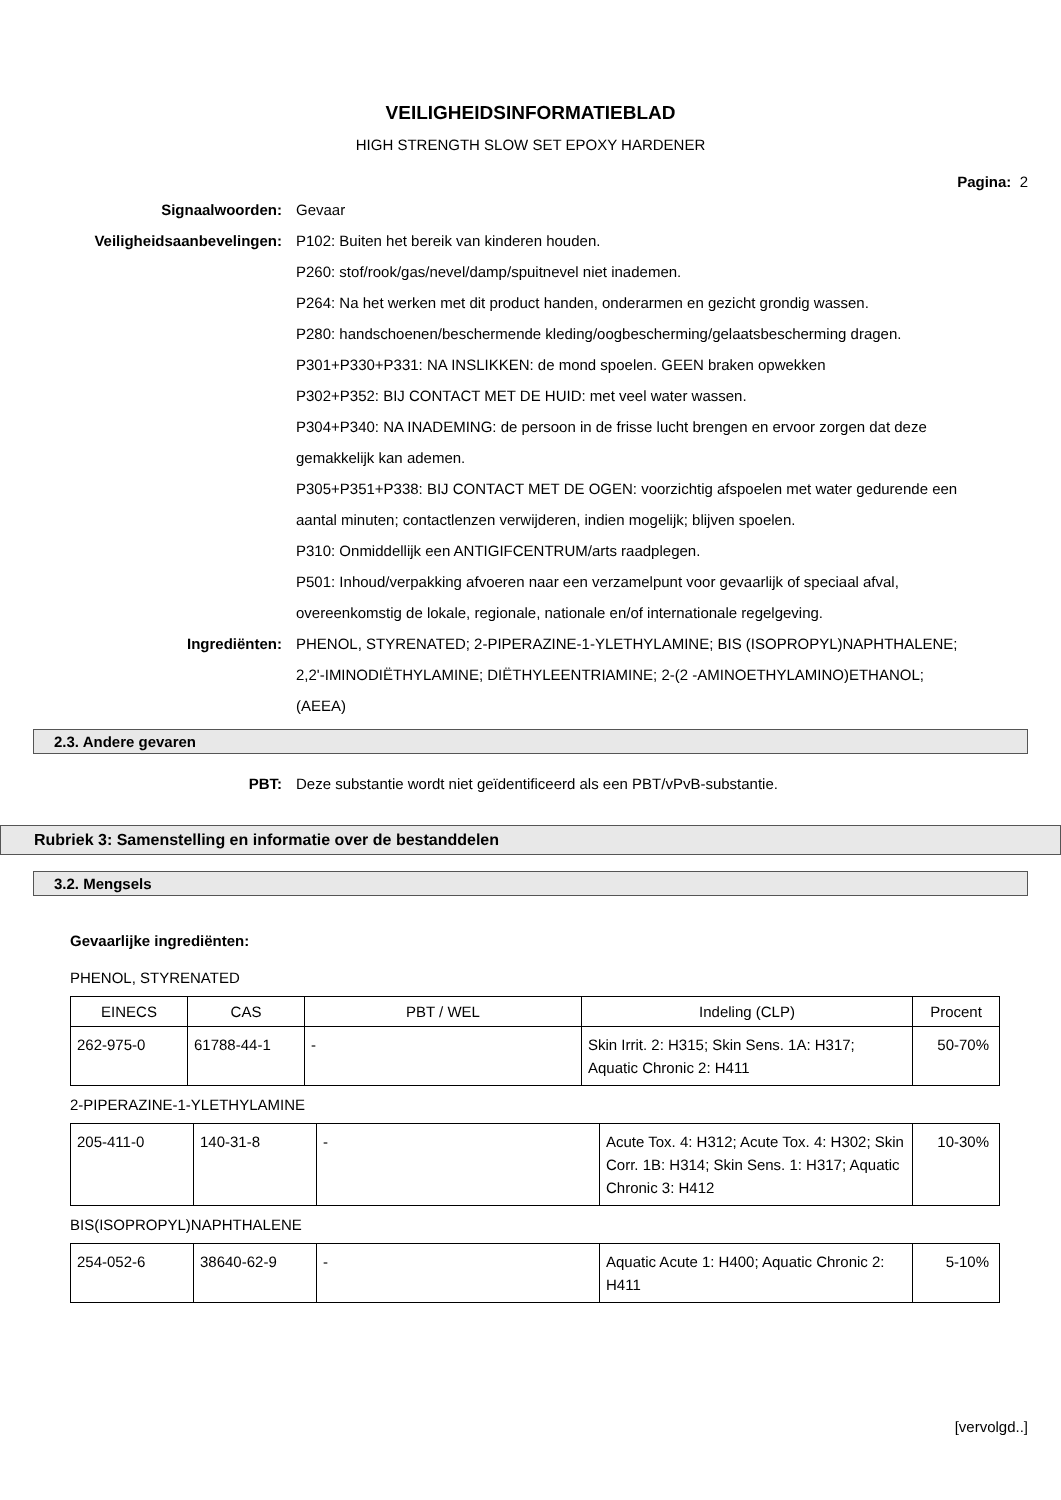VEILIGHEIDSINFORMATIEBLAD
HIGH STRENGTH SLOW SET EPOXY HARDENER
Pagina: 2
Signaalwoorden: Gevaar
Veiligheidsaanbevelingen: P102: Buiten het bereik van kinderen houden.
P260: stof/rook/gas/nevel/damp/spuitnevel niet inademen.
P264: Na het werken met dit product handen, onderarmen en gezicht grondig wassen.
P280: handschoenen/beschermende kleding/oogbescherming/gelaatsbescherming dragen.
P301+P330+P331: NA INSLIKKEN: de mond spoelen. GEEN braken opwekken
P302+P352: BIJ CONTACT MET DE HUID: met veel water wassen.
P304+P340: NA INADEMING: de persoon in de frisse lucht brengen en ervoor zorgen dat deze gemakkelijk kan ademen.
P305+P351+P338: BIJ CONTACT MET DE OGEN: voorzichtig afspoelen met water gedurende een aantal minuten; contactlenzen verwijderen, indien mogelijk; blijven spoelen.
P310: Onmiddellijk een ANTIGIFCENTRUM/arts raadplegen.
P501: Inhoud/verpakking afvoeren naar een verzamelpunt voor gevaarlijk of speciaal afval, overeenkomstig de lokale, regionale, nationale en/of internationale regelgeving.
Ingrediënten: PHENOL, STYRENATED; 2-PIPERAZINE-1-YLETHYLAMINE; BIS (ISOPROPYL)NAPHTHALENE; 2,2'-IMINODIËTHYLAMINE; DIËTHYLEENTRIAMINE; 2-(2 -AMINOETHYLAMINO)ETHANOL; (AEEA)
2.3. Andere gevaren
PBT: Deze substantie wordt niet geïdentificeerd als een PBT/vPvB-substantie.
Rubriek 3: Samenstelling en informatie over de bestanddelen
3.2. Mengsels
Gevaarlijke ingrediënten:
PHENOL, STYRENATED
| EINECS | CAS | PBT / WEL | Indeling (CLP) | Procent |
| --- | --- | --- | --- | --- |
| 262-975-0 | 61788-44-1 | - | Skin Irrit. 2: H315; Skin Sens. 1A: H317; Aquatic Chronic 2: H411 | 50-70% |
2-PIPERAZINE-1-YLETHYLAMINE
| 205-411-0 | 140-31-8 | - | Acute Tox. 4: H312; Acute Tox. 4: H302; Skin Corr. 1B: H314; Skin Sens. 1: H317; Aquatic Chronic 3: H412 | 10-30% |
BIS(ISOPROPYL)NAPHTHALENE
| 254-052-6 | 38640-62-9 | - | Aquatic Acute 1: H400; Aquatic Chronic 2: H411 | 5-10% |
[vervolgd..]